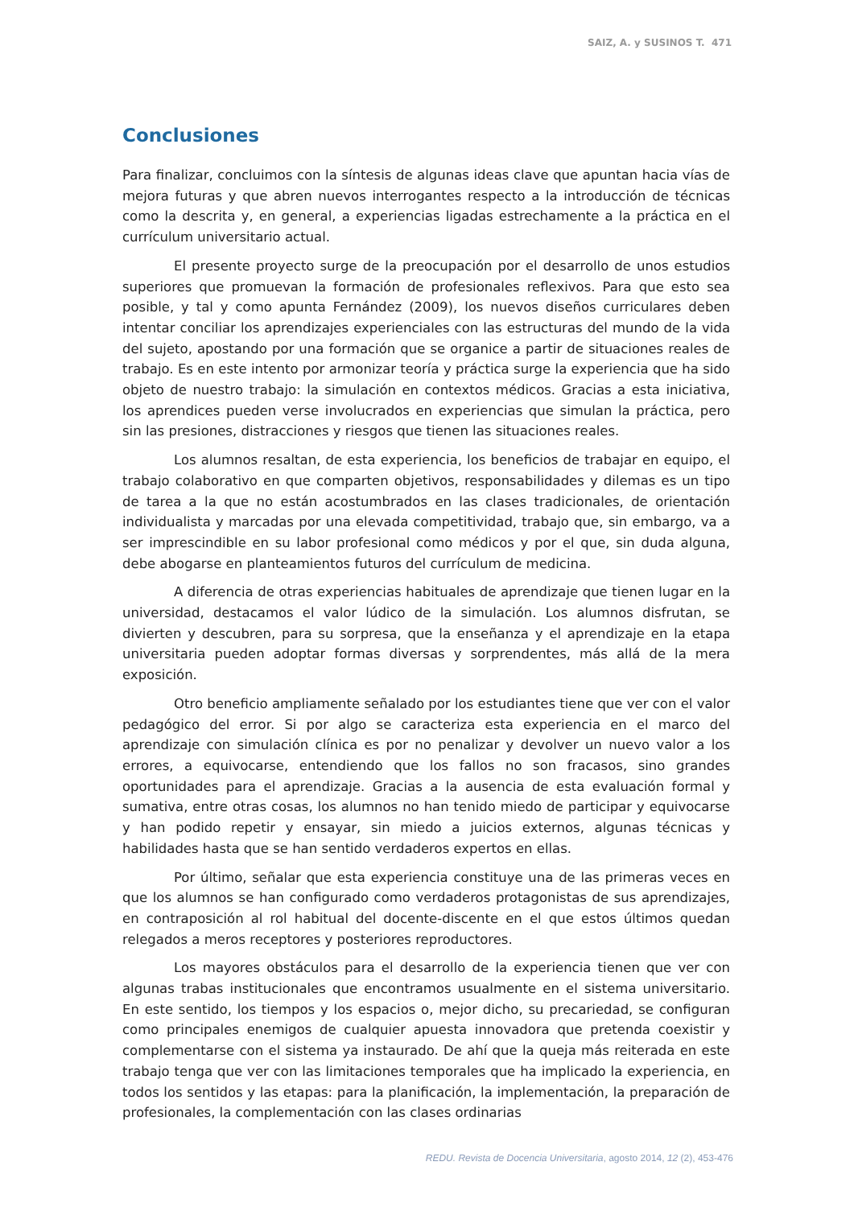SAIZ, A. y SUSINOS T. 471
Conclusiones
Para finalizar, concluimos con la síntesis de algunas ideas clave que apuntan hacia vías de mejora futuras y que abren nuevos interrogantes respecto a la introducción de técnicas como la descrita y, en general, a experiencias ligadas estrechamente a la práctica en el currículum universitario actual.
El presente proyecto surge de la preocupación por el desarrollo de unos estudios superiores que promuevan la formación de profesionales reflexivos. Para que esto sea posible, y tal y como apunta Fernández (2009), los nuevos diseños curriculares deben intentar conciliar los aprendizajes experienciales con las estructuras del mundo de la vida del sujeto, apostando por una formación que se organice a partir de situaciones reales de trabajo. Es en este intento por armonizar teoría y práctica surge la experiencia que ha sido objeto de nuestro trabajo: la simulación en contextos médicos. Gracias a esta iniciativa, los aprendices pueden verse involucrados en experiencias que simulan la práctica, pero sin las presiones, distracciones y riesgos que tienen las situaciones reales.
Los alumnos resaltan, de esta experiencia, los beneficios de trabajar en equipo, el trabajo colaborativo en que comparten objetivos, responsabilidades y dilemas es un tipo de tarea a la que no están acostumbrados en las clases tradicionales, de orientación individualista y marcadas por una elevada competitividad, trabajo que, sin embargo, va a ser imprescindible en su labor profesional como médicos y por el que, sin duda alguna, debe abogarse en planteamientos futuros del currículum de medicina.
A diferencia de otras experiencias habituales de aprendizaje que tienen lugar en la universidad, destacamos el valor lúdico de la simulación. Los alumnos disfrutan, se divierten y descubren, para su sorpresa, que la enseñanza y el aprendizaje en la etapa universitaria pueden adoptar formas diversas y sorprendentes, más allá de la mera exposición.
Otro beneficio ampliamente señalado por los estudiantes tiene que ver con el valor pedagógico del error. Si por algo se caracteriza esta experiencia en el marco del aprendizaje con simulación clínica es por no penalizar y devolver un nuevo valor a los errores, a equivocarse, entendiendo que los fallos no son fracasos, sino grandes oportunidades para el aprendizaje. Gracias a la ausencia de esta evaluación formal y sumativa, entre otras cosas, los alumnos no han tenido miedo de participar y equivocarse y han podido repetir y ensayar, sin miedo a juicios externos, algunas técnicas y habilidades hasta que se han sentido verdaderos expertos en ellas.
Por último, señalar que esta experiencia constituye una de las primeras veces en que los alumnos se han configurado como verdaderos protagonistas de sus aprendizajes, en contraposición al rol habitual del docente-discente en el que estos últimos quedan relegados a meros receptores y posteriores reproductores.
Los mayores obstáculos para el desarrollo de la experiencia tienen que ver con algunas trabas institucionales que encontramos usualmente en el sistema universitario. En este sentido, los tiempos y los espacios o, mejor dicho, su precariedad, se configuran como principales enemigos de cualquier apuesta innovadora que pretenda coexistir y complementarse con el sistema ya instaurado. De ahí que la queja más reiterada en este trabajo tenga que ver con las limitaciones temporales que ha implicado la experiencia, en todos los sentidos y las etapas: para la planificación, la implementación, la preparación de profesionales, la complementación con las clases ordinarias
REDU. Revista de Docencia Universitaria, agosto 2014, 12 (2), 453-476